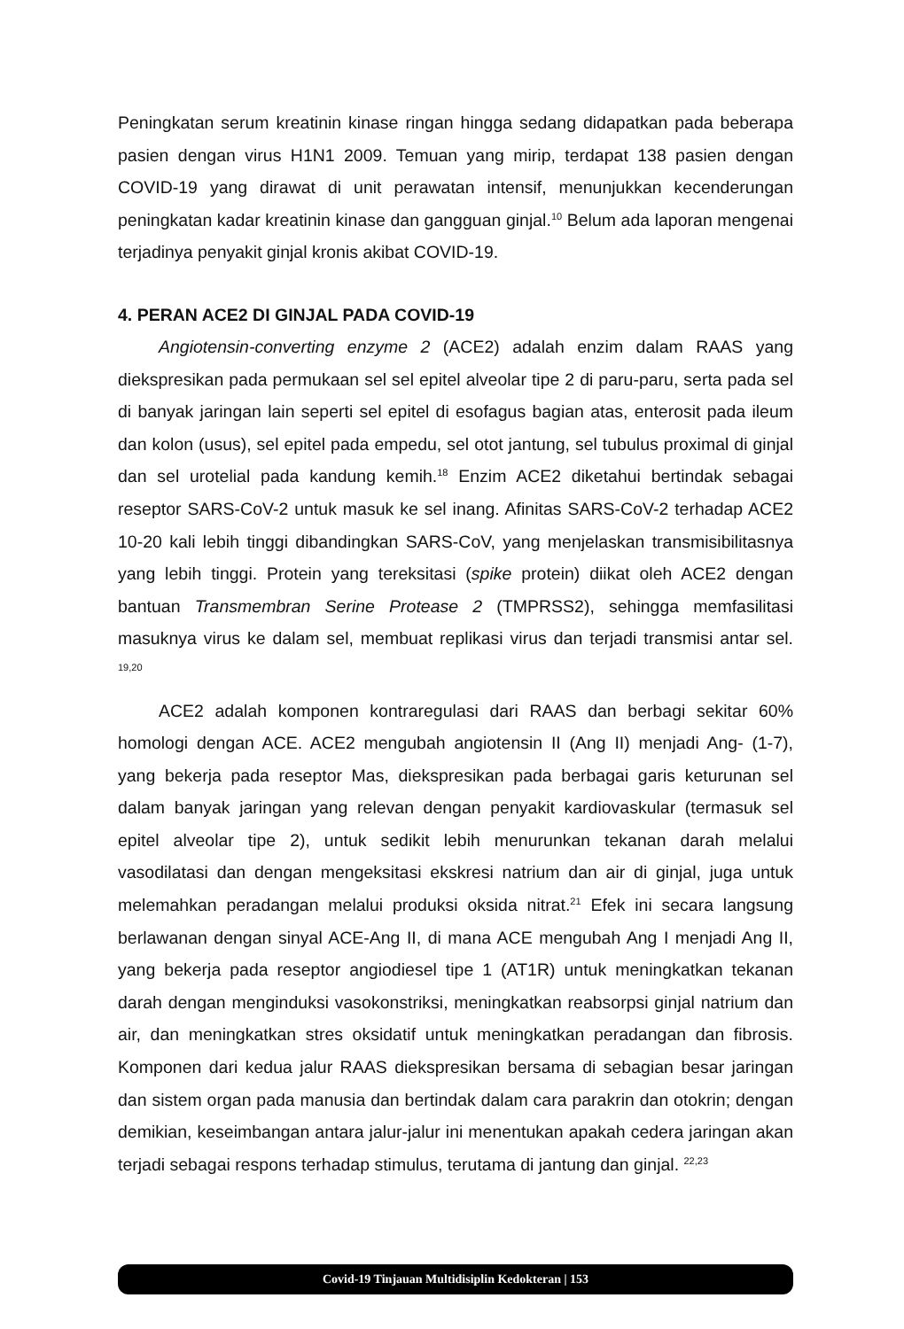Peningkatan serum kreatinin kinase ringan hingga sedang didapatkan pada beberapa pasien dengan virus H1N1 2009. Temuan yang mirip, terdapat 138 pasien dengan COVID-19 yang dirawat di unit perawatan intensif, menunjukkan kecenderungan peningkatan kadar kreatinin kinase dan gangguan ginjal.<sup>10</sup> Belum ada laporan mengenai terjadinya penyakit ginjal kronis akibat COVID-19.
4. PERAN ACE2 DI GINJAL PADA COVID-19
Angiotensin-converting enzyme 2 (ACE2) adalah enzim dalam RAAS yang diekspresikan pada permukaan sel sel epitel alveolar tipe 2 di paru-paru, serta pada sel di banyak jaringan lain seperti sel epitel di esofagus bagian atas, enterosit pada ileum dan kolon (usus), sel epitel pada empedu, sel otot jantung, sel tubulus proximal di ginjal dan sel urotelial pada kandung kemih.<sup>18</sup> Enzim ACE2 diketahui bertindak sebagai reseptor SARS-CoV-2 untuk masuk ke sel inang. Afinitas SARS-CoV-2 terhadap ACE2 10-20 kali lebih tinggi dibandingkan SARS-CoV, yang menjelaskan transmisibilitasnya yang lebih tinggi. Protein yang tereksitasi (spike protein) diikat oleh ACE2 dengan bantuan Transmembran Serine Protease 2 (TMPRSS2), sehingga memfasilitasi masuknya virus ke dalam sel, membuat replikasi virus dan terjadi transmisi antar sel. <sup>19,20</sup>
ACE2 adalah komponen kontraregulasi dari RAAS dan berbagi sekitar 60% homologi dengan ACE. ACE2 mengubah angiotensin II (Ang II) menjadi Ang- (1-7), yang bekerja pada reseptor Mas, diekspresikan pada berbagai garis keturunan sel dalam banyak jaringan yang relevan dengan penyakit kardiovaskular (termasuk sel epitel alveolar tipe 2), untuk sedikit lebih menurunkan tekanan darah melalui vasodilatasi dan dengan mengeksitasi ekskresi natrium dan air di ginjal, juga untuk melemahkan peradangan melalui produksi oksida nitrat.<sup>21</sup> Efek ini secara langsung berlawanan dengan sinyal ACE-Ang II, di mana ACE mengubah Ang I menjadi Ang II, yang bekerja pada reseptor angiodiesel tipe 1 (AT1R) untuk meningkatkan tekanan darah dengan menginduksi vasokonstriksi, meningkatkan reabsorpsi ginjal natrium dan air, dan meningkatkan stres oksidatif untuk meningkatkan peradangan dan fibrosis. Komponen dari kedua jalur RAAS diekspresikan bersama di sebagian besar jaringan dan sistem organ pada manusia dan bertindak dalam cara parakrin dan otokrin; dengan demikian, keseimbangan antara jalur-jalur ini menentukan apakah cedera jaringan akan terjadi sebagai respons terhadap stimulus, terutama di jantung dan ginjal. <sup>22,23</sup>
Covid-19 Tinjauan Multidisiplin Kedokteran | 153